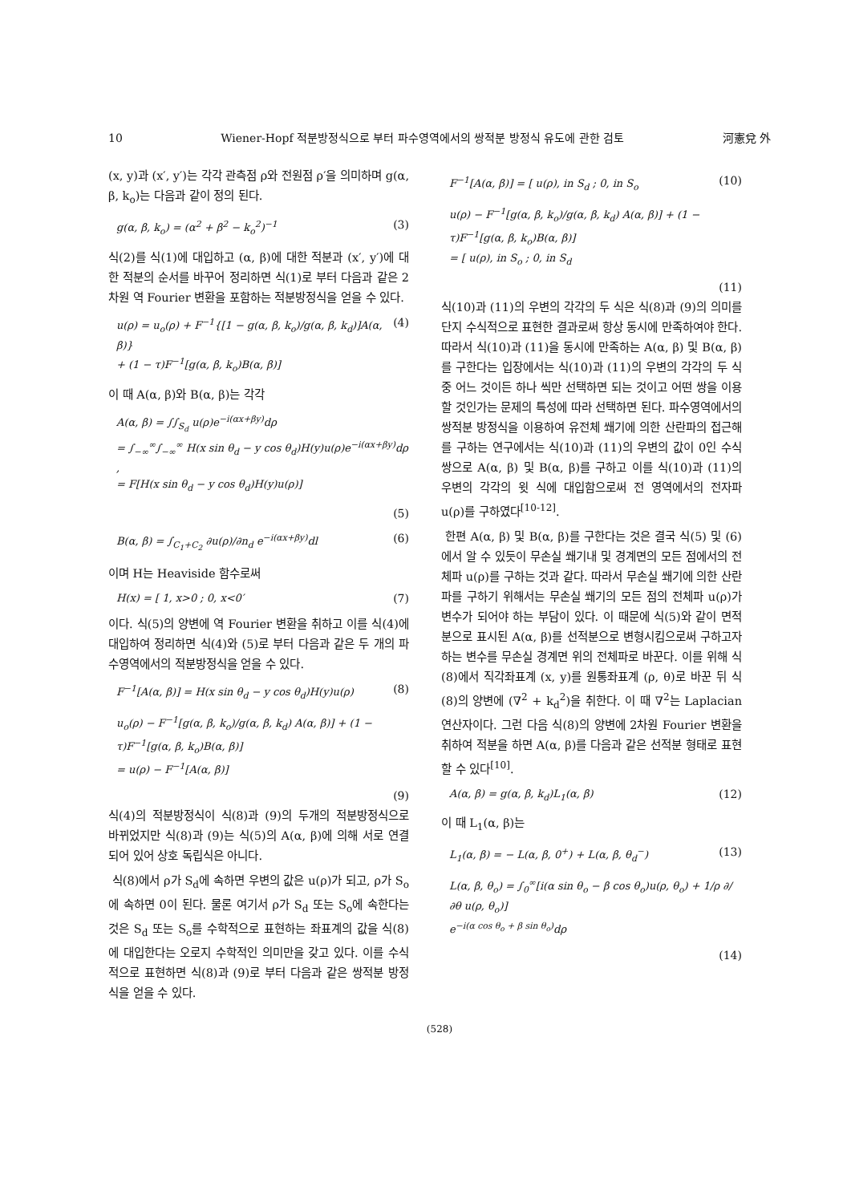10 Wiener-Hopf 적분방정식으로 부터 파수영역에서의 쌍적분 방정식 유도에 관한 검토 河憲兌 外
(x, y)과 (x′, y′)는 각각 관측점 ρ와 전원점 ρ′을 의미하며 g(α, β, k<sub>o</sub>)는 다음과 같이 정의 된다.
g(α, β, k<sub>o</sub>) = (α<sup>2</sup> + β<sup>2</sup> − k<sub>o</sub><sup>2</sup>)<sup>−1</sup> (3)
식(2)를 식(1)에 대입하고 (α, β)에 대한 적분과 (x′, y′)에 대한 적분의 순서를 바꾸어 정리하면 식(1)로 부터 다음과 같은 2차원 역 Fourier 변환을 포함하는 적분방정식을 얻을 수 있다.
u(ρ) = u<sub>o</sub>(ρ) + F<sup>−1</sup>{[1 − g(α, β, k<sub>o</sub>)/g(α, β, k<sub>d</sub>)]A(α, β)}
+ (1 − τ)F<sup>−1</sup>[g(α, β, k<sub>o</sub>)B(α, β)] (4)
이 때 A(α, β)와 B(α, β)는 각각
A(α, β) = ∫∫<sub>S<sub>d</sub></sub> u(ρ)e<sup>−i(αx+βy)</sup>dρ
= ∫<sub>−∞</sub><sup>∞</sup>∫<sub>−∞</sub><sup>∞</sup> H(x sin θ<sub>d</sub> − y cos θ<sub>d</sub>)H(y)u(ρ)e<sup>−i(αx+βy)</sup>dρ ,
= F[H(x sin θ<sub>d</sub> − y cos θ<sub>d</sub>)H(y)u(ρ)]
(5)
B(α, β) = ∫<sub>C<sub>1</sub>+C<sub>2</sub></sub> ∂u(ρ)/∂n<sub>d</sub> e<sup>−i(αx+βy)</sup>dl (6)
이며 H는 Heaviside 함수로써
H(x) = [ 1, x>0 ; 0, x<0′ (7)
이다. 식(5)의 양변에 역 Fourier 변환을 취하고 이를 식(4)에 대입하여 정리하면 식(4)와 (5)로 부터 다음과 같은 두 개의 파수영역에서의 적분방정식을 얻을 수 있다.
F<sup>−1</sup>[A(α, β)] = H(x sin θ<sub>d</sub> − y cos θ<sub>d</sub>)H(y)u(ρ) (8)
u<sub>o</sub>(ρ) − F<sup>−1</sup>[g(α, β, k<sub>o</sub>)/g(α, β, k<sub>d</sub>) A(α, β)] + (1 − τ)F<sup>−1</sup>[g(α, β, k<sub>o</sub>)B(α, β)]
= u(ρ) − F<sup>−1</sup>[A(α, β)]
(9)
식(4)의 적분방정식이 식(8)과 (9)의 두개의 적분방정식으로 바뀌었지만 식(8)과 (9)는 식(5)의 A(α, β)에 의해 서로 연결되어 있어 상호 독립식은 아니다.
식(8)에서 ρ가 S<sub>d</sub>에 속하면 우변의 값은 u(ρ)가 되고, ρ가 S<sub>o</sub>에 속하면 0이 된다. 물론 여기서 ρ가 S<sub>d</sub> 또는 S<sub>o</sub>에 속한다는 것은 S<sub>d</sub> 또는 S<sub>o</sub>를 수학적으로 표현하는 좌표계의 값을 식(8)에 대입한다는 오로지 수학적인 의미만을 갖고 있다. 이를 수식적으로 표현하면 식(8)과 (9)로 부터 다음과 같은 쌍적분 방정식을 얻을 수 있다.
F<sup>−1</sup>[A(α, β)] = [ u(ρ), in S<sub>d</sub> ; 0, in S<sub>o</sub> (10)
u(ρ) − F<sup>−1</sup>[g(α, β, k<sub>o</sub>)/g(α, β, k<sub>d</sub>) A(α, β)] + (1 − τ)F<sup>−1</sup>[g(α, β, k<sub>o</sub>)B(α, β)]
= [ u(ρ), in S<sub>o</sub> ; 0, in S<sub>d</sub>
(11)
식(10)과 (11)의 우변의 각각의 두 식은 식(8)과 (9)의 의미를 단지 수식적으로 표현한 결과로써 항상 동시에 만족하여야 한다. 따라서 식(10)과 (11)을 동시에 만족하는 A(α, β) 및 B(α, β)를 구한다는 입장에서는 식(10)과 (11)의 우변의 각각의 두 식중 어느 것이든 하나 씩만 선택하면 되는 것이고 어떤 쌍을 이용할 것인가는 문제의 특성에 따라 선택하면 된다. 파수영역에서의 쌍적분 방정식을 이용하여 유전체 쐐기에 의한 산란파의 접근해를 구하는 연구에서는 식(10)과 (11)의 우변의 값이 0인 수식 쌍으로 A(α, β) 및 B(α, β)를 구하고 이를 식(10)과 (11)의 우변의 각각의 윗 식에 대입함으로써 전 영역에서의 전자파 u(ρ)를 구하였다<sup>[10-12]</sup>.
한편 A(α, β) 및 B(α, β)를 구한다는 것은 결국 식(5) 및 (6)에서 알 수 있듯이 무손실 쐐기내 및 경계면의 모든 점에서의 전체파 u(ρ)를 구하는 것과 같다. 따라서 무손실 쐐기에 의한 산란파를 구하기 위해서는 무손실 쐐기의 모든 점의 전체파 u(ρ)가 변수가 되어야 하는 부담이 있다. 이 때문에 식(5)와 같이 면적분으로 표시된 A(α, β)를 선적분으로 변형시킴으로써 구하고자 하는 변수를 무손실 경계면 위의 전체파로 바꾼다. 이를 위해 식(8)에서 직각좌표계 (x, y)를 원통좌표계 (ρ, θ)로 바꾼 뒤 식(8)의 양변에 (∇<sup>2</sup> + k<sub>d</sub><sup>2</sup>)을 취한다. 이 때 ∇<sup>2</sup>는 Laplacian 연산자이다. 그런 다음 식(8)의 양변에 2차원 Fourier 변환을 취하여 적분을 하면 A(α, β)를 다음과 같은 선적분 형태로 표현할 수 있다<sup>[10]</sup>.
A(α, β) = g(α, β, k<sub>d</sub>)L<sub>1</sub>(α, β) (12)
이 때 L<sub>1</sub>(α, β)는
L<sub>1</sub>(α, β) = − L(α, β, 0<sup>+</sup>) + L(α, β, θ<sub>d</sub><sup>−</sup>) (13)
L(α, β, θ<sub>o</sub>) = ∫<sub>0</sub><sup>∞</sup>[i(α sin θ<sub>o</sub> − β cos θ<sub>o</sub>)u(ρ, θ<sub>o</sub>) + 1/ρ ∂/∂θ u(ρ, θ<sub>o</sub>)]
e<sup>−i(α cos θ<sub>o</sub> + β sin θ<sub>o</sub>)</sup>dρ
(14)
(528)